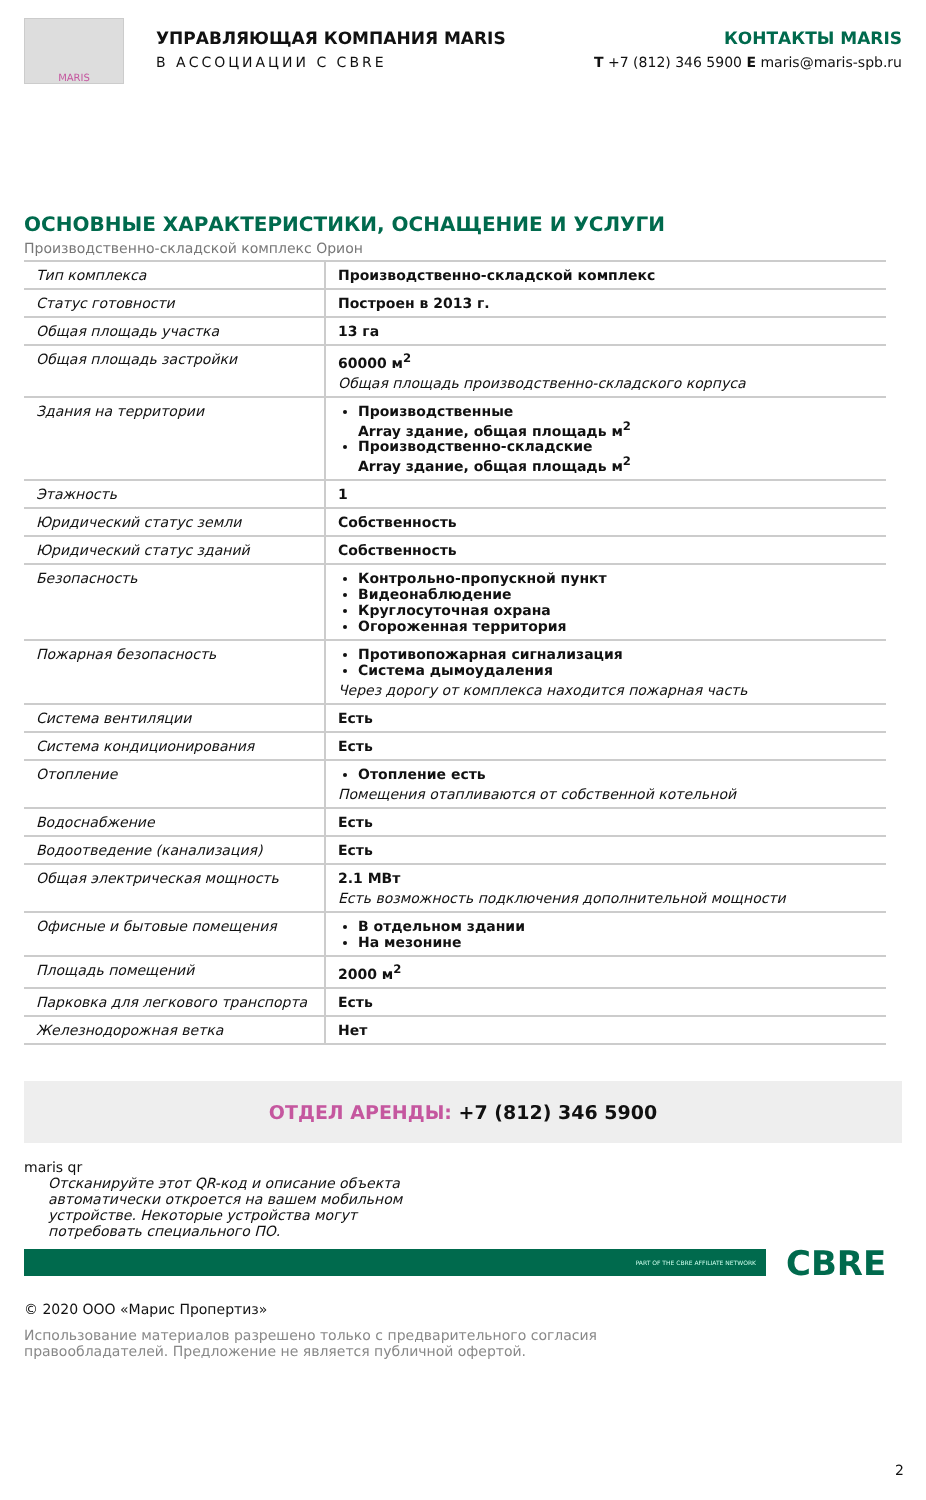MARIS
УПРАВЛЯЮЩАЯ КОМПАНИЯ MARIS
В АССОЦИАЦИИ С CBRE
КОНТАКТЫ MARIS
T +7 (812) 346 5900 E maris@maris-spb.ru
ОСНОВНЫЕ ХАРАКТЕРИСТИКИ, ОСНАЩЕНИЕ И УСЛУГИ
Производственно-складской комплекс Орион
| Тип комплекса | Производственно-складской комплекс |
| Статус готовности | Построен в 2013 г. |
| Общая площадь участка | 13 га |
| Общая площадь застройки | 60000 м<sup>2</sup> Общая площадь производственно-складского корпуса |
| Здания на территории | Производственные Array здание, общая площадь м<sup>2</sup> Производственно-складские Array здание, общая площадь м<sup>2</sup> |
| Этажность | 1 |
| Юридический статус земли | Собственность |
| Юридический статус зданий | Собственность |
| Безопасность | Контрольно-пропускной пункт Видеонаблюдение Круглосуточная охрана Огороженная территория |
| Пожарная безопасность | Противопожарная сигнализация Система дымоудаления Через дорогу от комплекса находится пожарная часть |
| Система вентиляции | Есть |
| Система кондиционирования | Есть |
| Отопление | Отопление есть Помещения отапливаются от собственной котельной |
| Водоснабжение | Есть |
| Водоотведение (канализация) | Есть |
| Общая электрическая мощность | 2.1 МВт Есть возможность подключения дополнительной мощности |
| Офисные и бытовые помещения | В отдельном здании На мезонине |
| Площадь помещений | 2000 м<sup>2</sup> |
| Парковка для легкового транспорта | Есть |
| Железнодорожная ветка | Нет |
ОТДЕЛ АРЕНДЫ: +7 (812) 346 5900
maris qr
Отсканируйте этот QR-код и описание объекта автоматически откроется на вашем мобильном устройстве. Некоторые устройства могут потребовать специального ПО.
PART OF THE CBRE AFFILIATE NETWORK
CBRE
© 2020 ООО «Марис Пропертиз»
Использование материалов разрешено только с предварительного согласия правообладателей. Предложение не является публичной офертой.
2